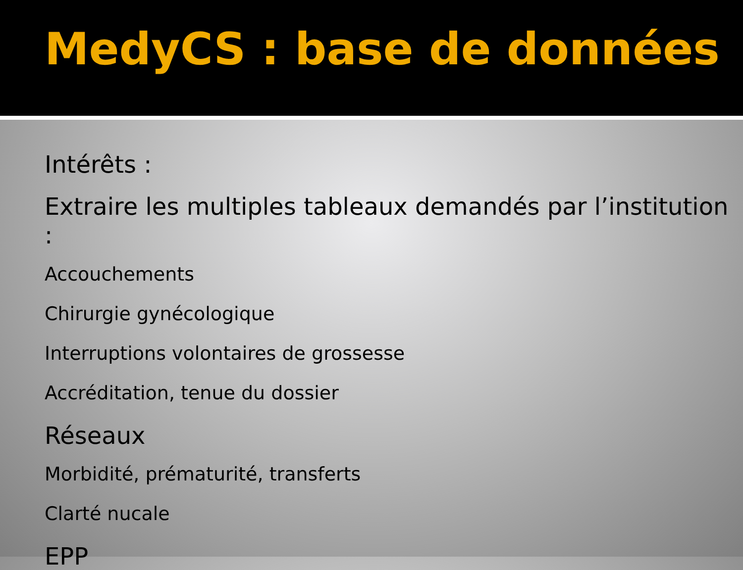MedyCS : base de données
Intérêts :
Extraire les multiples tableaux demandés par l’institution :
Accouchements
Chirurgie gynécologique
Interruptions volontaires de grossesse
Accréditation, tenue du dossier
Réseaux
Morbidité, prématurité, transferts
Clarté nucale
EPP